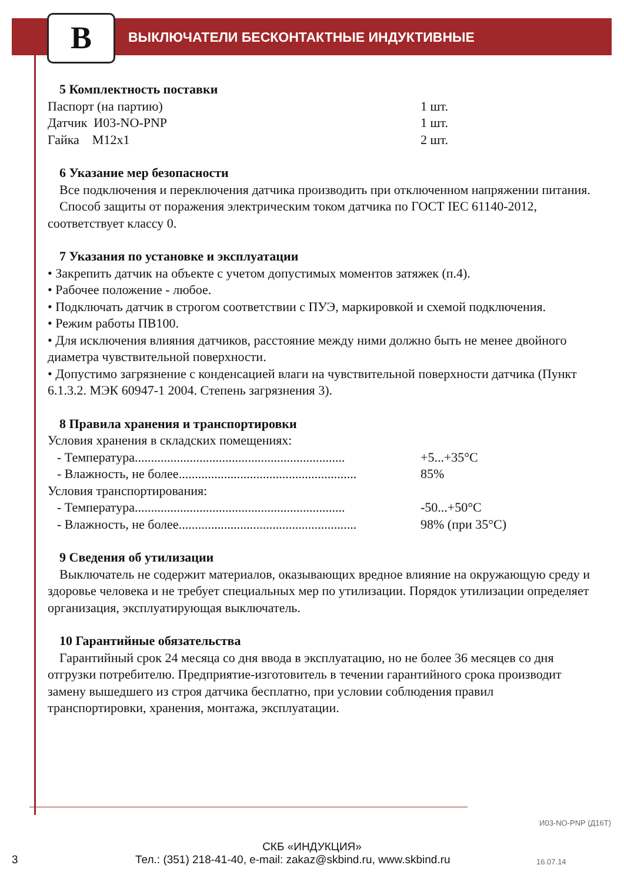B
ВЫКЛЮЧАТЕЛИ БЕСКОНТАКТНЫЕ ИНДУКТИВНЫЕ
5 Комплектность поставки
Паспорт (на партию) 1 шт.
Датчик И03-NO-PNP 1 шт.
Гайка М12х1 2 шт.
6 Указание мер безопасности
Все подключения и переключения датчика производить при отключенном напряжении питания.
Способ защиты от поражения электрическим током датчика по ГОСТ IEC 61140-2012, соответствует классу 0.
7 Указания по установке и эксплуатации
• Закрепить датчик на объекте с учетом допустимых моментов затяжек (п.4).
• Рабочее положение - любое.
• Подключать датчик в строгом соответствии с ПУЭ, маркировкой и схемой подключения.
• Режим работы ПВ100.
• Для исключения влияния датчиков, расстояние между ними должно быть не менее двойного диаметра чувствительной поверхности.
• Допустимо загрязнение с конденсацией влаги на чувствительной поверхности датчика (Пункт 6.1.3.2. МЭК 60947-1 2004. Степень загрязнения 3).
8 Правила хранения и транспортировки
Условия хранения в складских помещениях:
- Температура................................................................. +5...+35°С
- Влажность, не более....................................................... 85%
Условия транспортирования:
- Температура................................................................. -50...+50°С
- Влажность, не более....................................................... 98% (при 35°С)
9 Сведения об утилизации
Выключатель не содержит материалов, оказывающих вредное влияние на окружающую среду и здоровье человека и не требует специальных мер по утилизации. Порядок утилизации определяет организация, эксплуатирующая выключатель.
10 Гарантийные обязательства
Гарантийный срок 24 месяца со дня ввода в эксплуатацию, но не более 36 месяцев со дня отгрузки потребителю. Предприятие-изготовитель в течении гарантийного срока производит замену вышедшего из строя датчика бесплатно, при условии соблюдения правил транспортировки, хранения, монтажа, эксплуатации.
И03-NO-PNP (Д16Т)
СКБ «ИНДУКЦИЯ»
3 Тел.: (351) 218-41-40, e-mail: zakaz@skbind.ru, www.skbind.ru 16.07.14